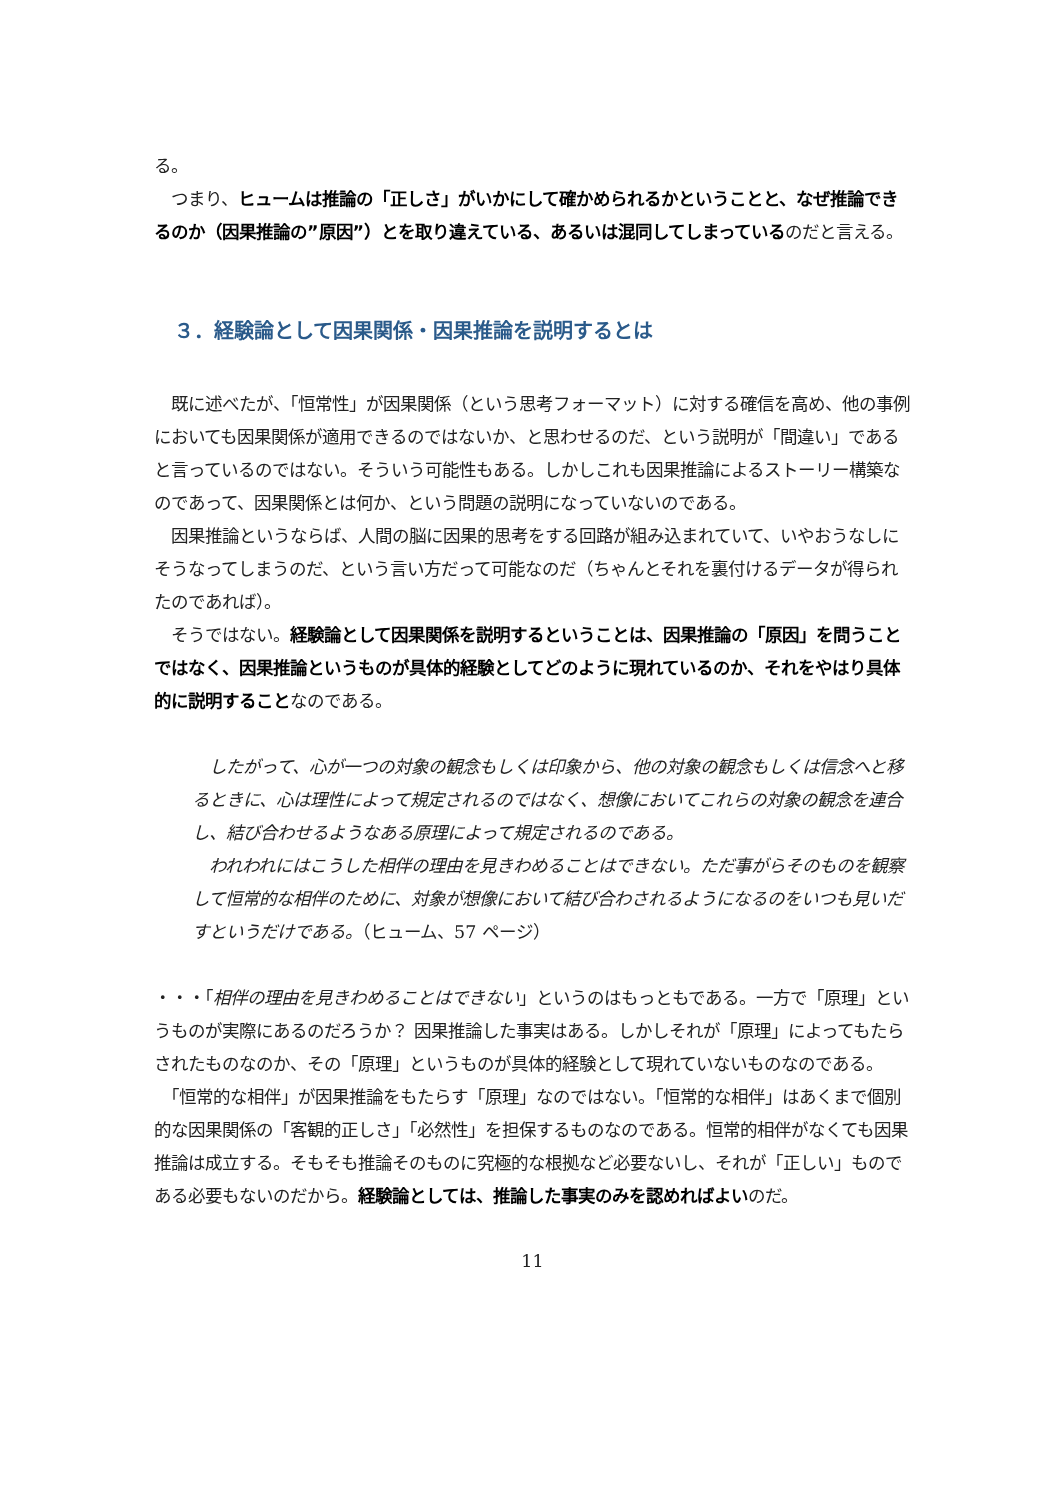る。
　つまり、ヒュームは推論の「正しさ」がいかにして確かめられるかということと、なぜ推論できるのか（因果推論の”原因”）とを取り違えている、あるいは混同してしまっているのだと言える。
３．経験論として因果関係・因果推論を説明するとは
　既に述べたが、「恒常性」が因果関係（という思考フォーマット）に対する確信を高め、他の事例においても因果関係が適用できるのではないか、と思わせるのだ、という説明が「間違い」であると言っているのではない。そういう可能性もある。しかしこれも因果推論によるストーリー構築なのであって、因果関係とは何か、という問題の説明になっていないのである。
　因果推論というならば、人間の脳に因果的思考をする回路が組み込まれていて、いやおうなしにそうなってしまうのだ、という言い方だって可能なのだ（ちゃんとそれを裏付けるデータが得られたのであれば）。
　そうではない。経験論として因果関係を説明するということは、因果推論の「原因」を問うことではなく、因果推論というものが具体的経験としてどのように現れているのか、それをやはり具体的に説明することなのである。
　したがって、心が一つの対象の観念もしくは印象から、他の対象の観念もしくは信念へと移るときに、心は理性によって規定されるのではなく、想像においてこれらの対象の観念を連合し、結び合わせるようなある原理によって規定されるのである。
　われわれにはこうした相伴の理由を見きわめることはできない。ただ事がらそのものを観察して恒常的な相伴のために、対象が想像において結び合わされるようになるのをいつも見いだすというだけである。（ヒューム、57 ページ）
・・・「相伴の理由を見きわめることはできない」というのはもっともである。一方で「原理」というものが実際にあるのだろうか？ 因果推論した事実はある。しかしそれが「原理」によってもたらされたものなのか、その「原理」というものが具体的経験として現れていないものなのである。
　「恒常的な相伴」が因果推論をもたらす「原理」なのではない。「恒常的な相伴」はあくまで個別的な因果関係の「客観的正しさ」「必然性」を担保するものなのである。恒常的相伴がなくても因果推論は成立する。そもそも推論そのものに究極的な根拠など必要ないし、それが「正しい」ものである必要もないのだから。経験論としては、推論した事実のみを認めればよいのだ。
11